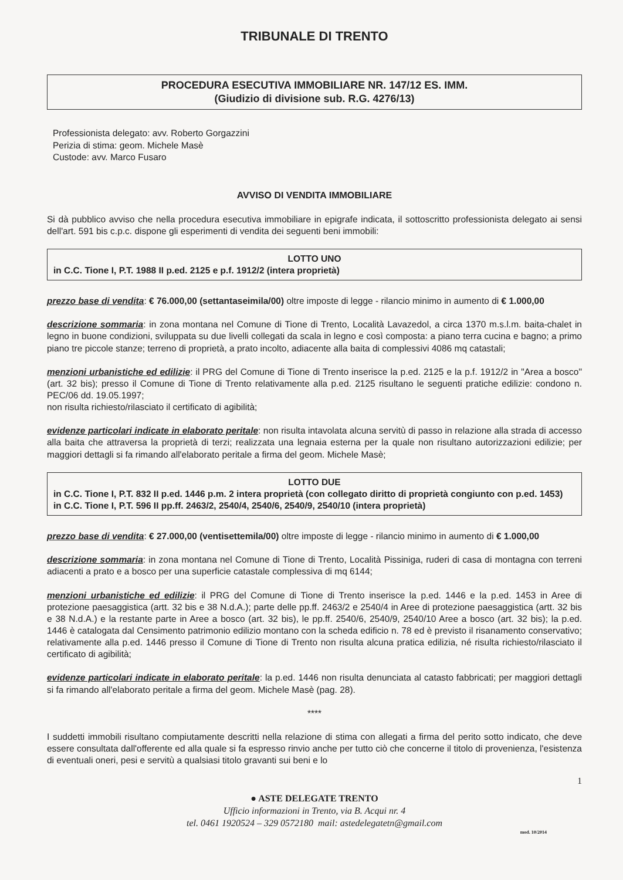TRIBUNALE DI TRENTO
PROCEDURA ESECUTIVA IMMOBILIARE NR. 147/12 ES. IMM.
(Giudizio di divisione sub. R.G. 4276/13)
Professionista delegato: avv. Roberto Gorgazzini
Perizia di stima: geom. Michele Masè
Custode: avv. Marco Fusaro
AVVISO DI VENDITA IMMOBILIARE
Si dà pubblico avviso che nella procedura esecutiva immobiliare in epigrafe indicata, il sottoscritto professionista delegato ai sensi dell'art. 591 bis c.p.c. dispone gli esperimenti di vendita dei seguenti beni immobili:
LOTTO UNO
in C.C. Tione I, P.T. 1988 II p.ed. 2125 e p.f. 1912/2 (intera proprietà)
prezzo base di vendita: € 76.000,00 (settantaseimila/00) oltre imposte di legge - rilancio minimo in aumento di € 1.000,00
descrizione sommaria: in zona montana nel Comune di Tione di Trento, Località Lavazedol, a circa 1370 m.s.l.m. baita-chalet in legno in buone condizioni, sviluppata su due livelli collegati da scala in legno e così composta: a piano terra cucina e bagno; a primo piano tre piccole stanze; terreno di proprietà, a prato incolto, adiacente alla baita di complessivi 4086 mq catastali;
menzioni urbanistiche ed edilizie: il PRG del Comune di Tione di Trento inserisce la p.ed. 2125 e la p.f. 1912/2 in "Area a bosco" (art. 32 bis); presso il Comune di Tione di Trento relativamente alla p.ed. 2125 risultano le seguenti pratiche edilizie: condono n. PEC/06 dd. 19.05.1997;
non risulta richiesto/rilasciato il certificato di agibilità;
evidenze particolari indicate in elaborato peritale: non risulta intavolata alcuna servitù di passo in relazione alla strada di accesso alla baita che attraversa la proprietà di terzi; realizzata una legnaia esterna per la quale non risultano autorizzazioni edilizie; per maggiori dettagli si fa rimando all'elaborato peritale a firma del geom. Michele Masè;
LOTTO DUE
in C.C. Tione I, P.T. 832 II p.ed. 1446 p.m. 2 intera proprietà (con collegato diritto di proprietà congiunto con p.ed. 1453)
in C.C. Tione I, P.T. 596 II pp.ff. 2463/2, 2540/4, 2540/6, 2540/9, 2540/10 (intera proprietà)
prezzo base di vendita: € 27.000,00 (ventisettemila/00) oltre imposte di legge - rilancio minimo in aumento di € 1.000,00
descrizione sommaria: in zona montana nel Comune di Tione di Trento, Località Pissiniga, ruderi di casa di montagna con terreni adiacenti a prato e a bosco per una superficie catastale complessiva di mq 6144;
menzioni urbanistiche ed edilizie: il PRG del Comune di Tione di Trento inserisce la p.ed. 1446 e la p.ed. 1453 in Aree di protezione paesaggistica (artt. 32 bis e 38 N.d.A.); parte delle pp.ff. 2463/2 e 2540/4 in Aree di protezione paesaggistica (artt. 32 bis e 38 N.d.A.) e la restante parte in Aree a bosco (art. 32 bis), le pp.ff. 2540/6, 2540/9, 2540/10 Aree a bosco (art. 32 bis); la p.ed. 1446 è catalogata dal Censimento patrimonio edilizio montano con la scheda edificio n. 78 ed è previsto il risanamento conservativo; relativamente alla p.ed. 1446 presso il Comune di Tione di Trento non risulta alcuna pratica edilizia, né risulta richiesto/rilasciato il certificato di agibilità;
evidenze particolari indicate in elaborato peritale: la p.ed. 1446 non risulta denunciata al catasto fabbricati; per maggiori dettagli si fa rimando all'elaborato peritale a firma del geom. Michele Masè (pag. 28).
****
I suddetti immobili risultano compiutamente descritti nella relazione di stima con allegati a firma del perito sotto indicato, che deve essere consultata dall'offerente ed alla quale si fa espresso rinvio anche per tutto ciò che concerne il titolo di provenienza, l'esistenza di eventuali oneri, pesi e servitù a qualsiasi titolo gravanti sui beni e lo
1
● ASTE DELEGATE TRENTO
Ufficio informazioni in Trento, via B. Acqui nr. 4
tel. 0461 1920524 – 329 0572180 mail: astedelegatetn@gmail.com
mod. 10/2014